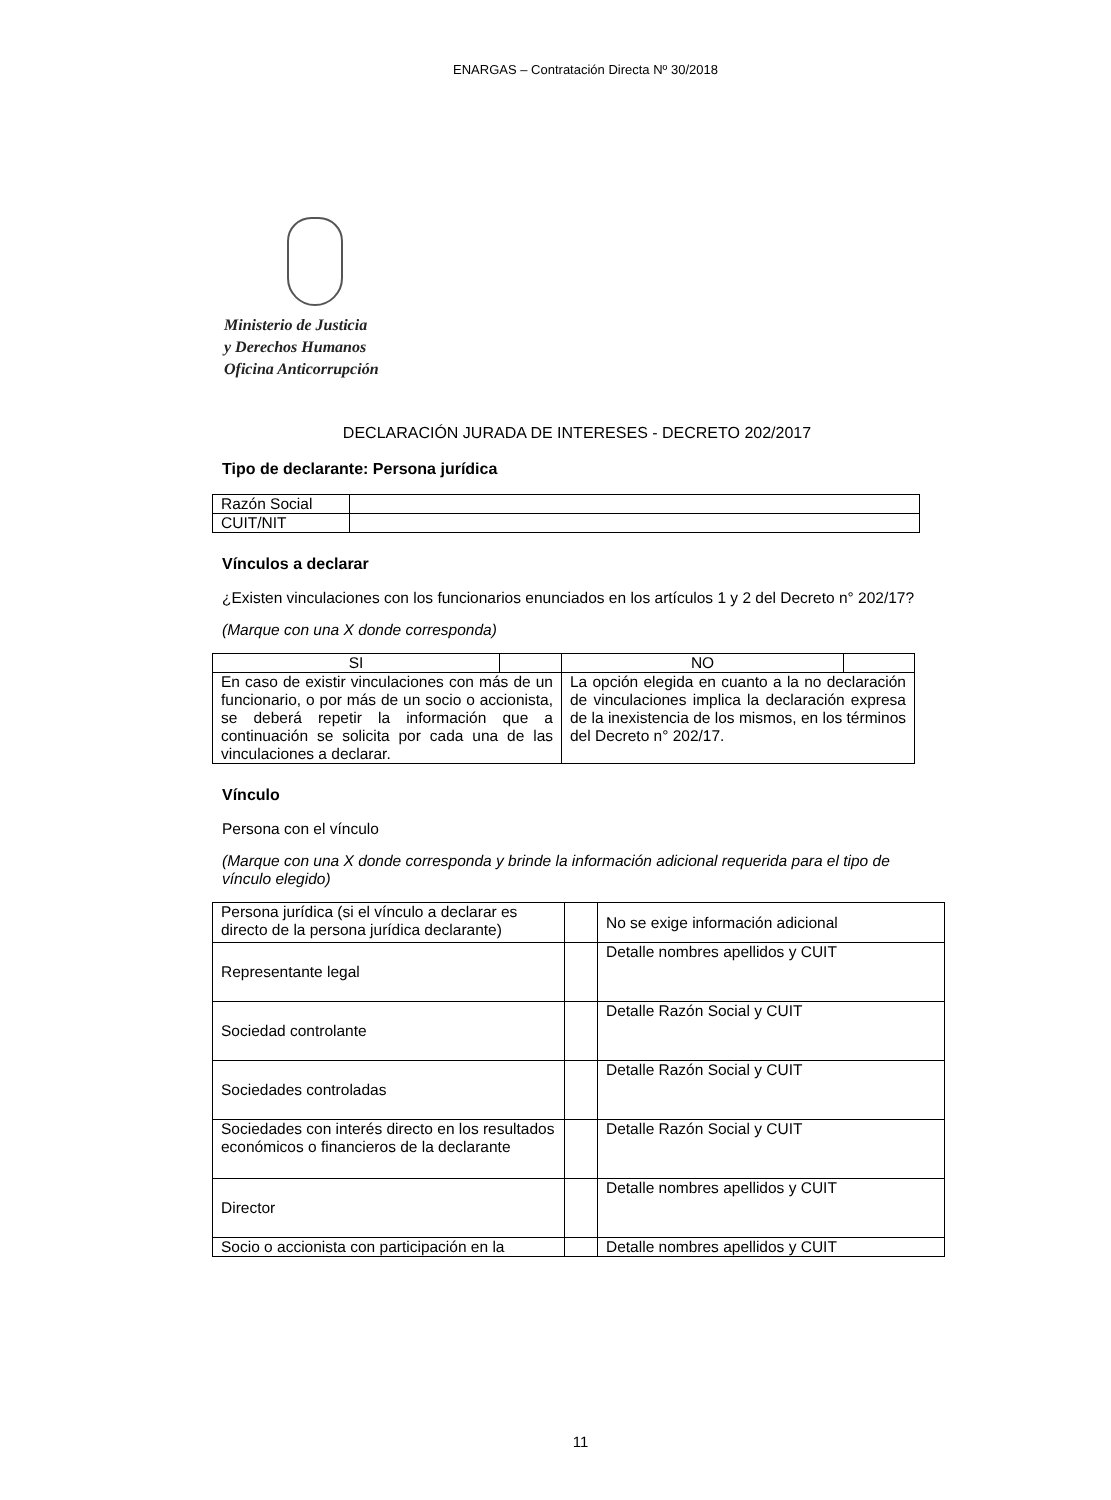ENARGAS – Contratación Directa Nº 30/2018
Ministerio de Justicia
y Derechos Humanos
Oficina Anticorrupción
DECLARACIÓN JURADA DE INTERESES - DECRETO 202/2017
Tipo de declarante: Persona jurídica
| Razón Social | |
| CUIT/NIT | |
Vínculos a declarar
¿Existen vinculaciones con los funcionarios enunciados en los artículos 1 y 2 del Decreto n° 202/17?
(Marque con una X donde corresponda)
| SI | | NO | |
| En caso de existir vinculaciones con más de un funcionario, o por más de un socio o accionista, se deberá repetir la información que a continuación se solicita por cada una de las vinculaciones a declarar. | | La opción elegida en cuanto a la no declaración de vinculaciones implica la declaración expresa de la inexistencia de los mismos, en los términos del Decreto n° 202/17. | |
Vínculo
Persona con el vínculo
(Marque con una X donde corresponda y brinde la información adicional requerida para el tipo de vínculo elegido)
| Persona jurídica (si el vínculo a declarar es directo de la persona jurídica declarante) | | No se exige información adicional |
| Representante legal | | Detalle nombres apellidos y CUIT |
| Sociedad controlante | | Detalle Razón Social y CUIT |
| Sociedades controladas | | Detalle Razón Social y CUIT |
| Sociedades con interés directo en los resultados económicos o financieros de la declarante | | Detalle Razón Social y CUIT |
| Director | | Detalle nombres apellidos y CUIT |
| Socio o accionista con participación en la | | Detalle nombres apellidos y CUIT |
11